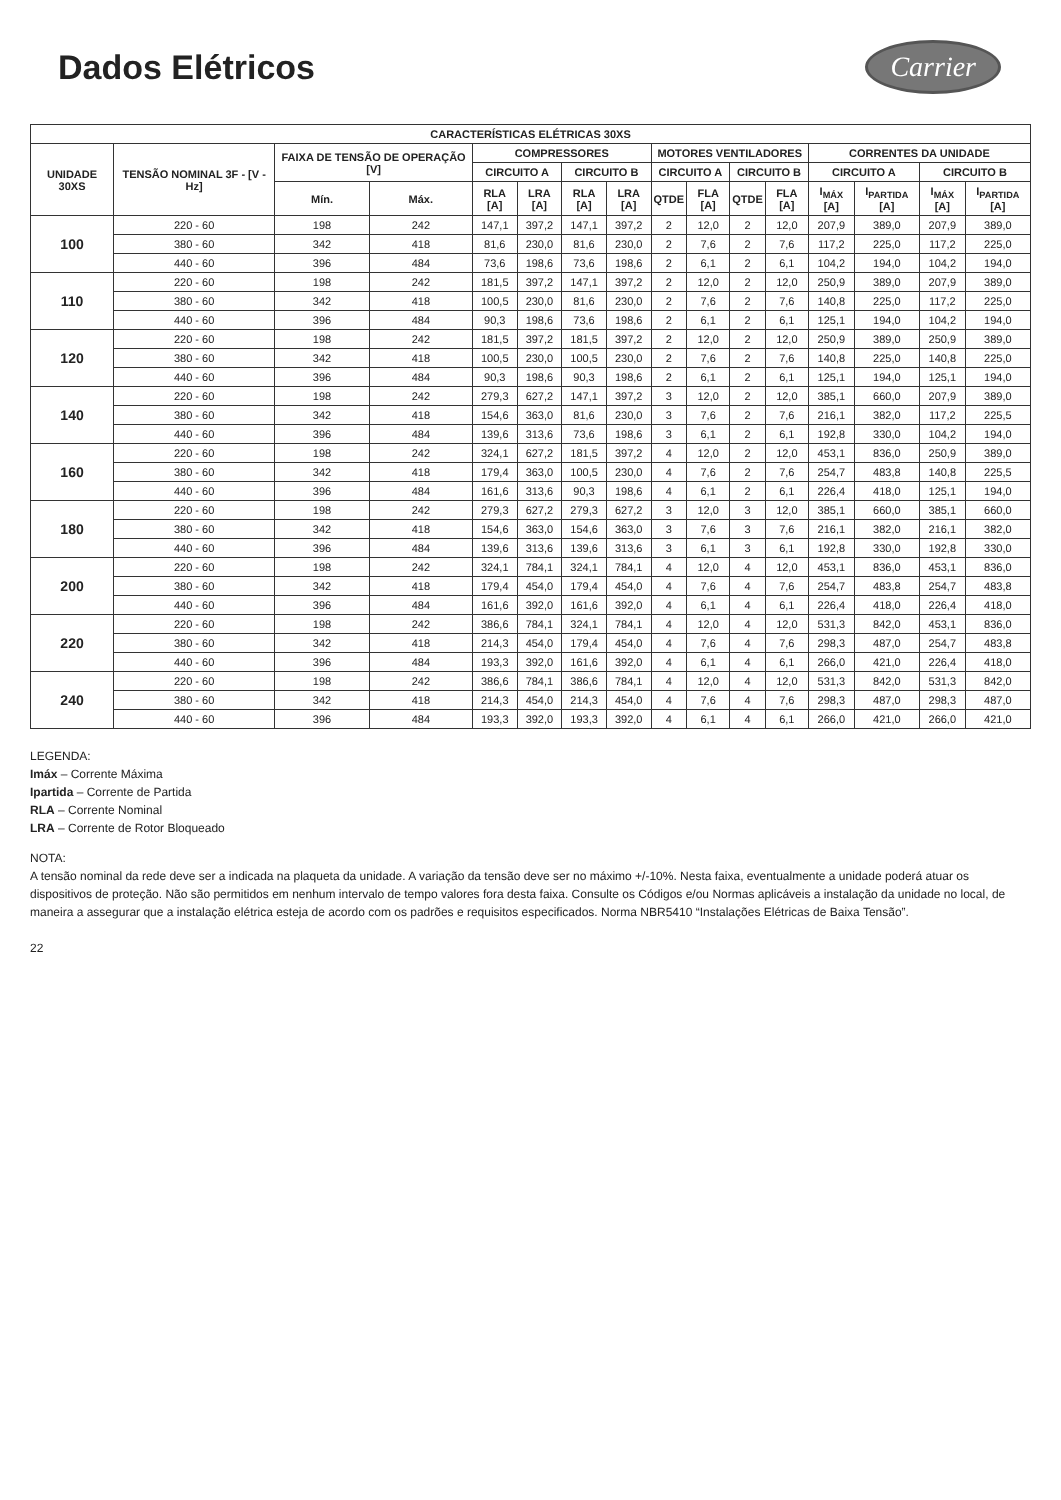Dados Elétricos
Carrier
| CARACTERÍSTICAS ELÉTRICAS 30XS | | | | | | | | | | | | | | | |
| --- | --- | --- | --- | --- | --- | --- | --- | --- | --- | --- | --- | --- | --- | --- | --- |
| UNIDADE 30XS | TENSÃO NOMINAL 3F - [V - Hz] | FAIXA DE TENSÃO DE OPERAÇÃO [V] | | COMPRESSORES | | | | MOTORES VENTILADORES | | | | CORRENTES DA UNIDADE | | | |
| | | | | CIRCUITO A | | CIRCUITO B | | CIRCUITO A | | CIRCUITO B | | CIRCUITO A | | CIRCUITO B | |
| | | Mín. | Máx. | RLA [A] | LRA [A] | RLA [A] | LRA [A] | QTDE | FLA [A] | QTDE | FLA [A] | I<sub>MÁX</sub> [A] | I<sub>PARTIDA</sub> [A] | I<sub>MÁX</sub> [A] | I<sub>PARTIDA</sub> [A] |
| 100 | 220 - 60 | 198 | 242 | 147,1 | 397,2 | 147,1 | 397,2 | 2 | 12,0 | 2 | 12,0 | 207,9 | 389,0 | 207,9 | 389,0 |
| | 380 - 60 | 342 | 418 | 81,6 | 230,0 | 81,6 | 230,0 | 2 | 7,6 | 2 | 7,6 | 117,2 | 225,0 | 117,2 | 225,0 |
| | 440 - 60 | 396 | 484 | 73,6 | 198,6 | 73,6 | 198,6 | 2 | 6,1 | 2 | 6,1 | 104,2 | 194,0 | 104,2 | 194,0 |
| 110 | 220 - 60 | 198 | 242 | 181,5 | 397,2 | 147,1 | 397,2 | 2 | 12,0 | 2 | 12,0 | 250,9 | 389,0 | 207,9 | 389,0 |
| | 380 - 60 | 342 | 418 | 100,5 | 230,0 | 81,6 | 230,0 | 2 | 7,6 | 2 | 7,6 | 140,8 | 225,0 | 117,2 | 225,0 |
| | 440 - 60 | 396 | 484 | 90,3 | 198,6 | 73,6 | 198,6 | 2 | 6,1 | 2 | 6,1 | 125,1 | 194,0 | 104,2 | 194,0 |
| 120 | 220 - 60 | 198 | 242 | 181,5 | 397,2 | 181,5 | 397,2 | 2 | 12,0 | 2 | 12,0 | 250,9 | 389,0 | 250,9 | 389,0 |
| | 380 - 60 | 342 | 418 | 100,5 | 230,0 | 100,5 | 230,0 | 2 | 7,6 | 2 | 7,6 | 140,8 | 225,0 | 140,8 | 225,0 |
| | 440 - 60 | 396 | 484 | 90,3 | 198,6 | 90,3 | 198,6 | 2 | 6,1 | 2 | 6,1 | 125,1 | 194,0 | 125,1 | 194,0 |
| 140 | 220 - 60 | 198 | 242 | 279,3 | 627,2 | 147,1 | 397,2 | 3 | 12,0 | 2 | 12,0 | 385,1 | 660,0 | 207,9 | 389,0 |
| | 380 - 60 | 342 | 418 | 154,6 | 363,0 | 81,6 | 230,0 | 3 | 7,6 | 2 | 7,6 | 216,1 | 382,0 | 117,2 | 225,5 |
| | 440 - 60 | 396 | 484 | 139,6 | 313,6 | 73,6 | 198,6 | 3 | 6,1 | 2 | 6,1 | 192,8 | 330,0 | 104,2 | 194,0 |
| 160 | 220 - 60 | 198 | 242 | 324,1 | 627,2 | 181,5 | 397,2 | 4 | 12,0 | 2 | 12,0 | 453,1 | 836,0 | 250,9 | 389,0 |
| | 380 - 60 | 342 | 418 | 179,4 | 363,0 | 100,5 | 230,0 | 4 | 7,6 | 2 | 7,6 | 254,7 | 483,8 | 140,8 | 225,5 |
| | 440 - 60 | 396 | 484 | 161,6 | 313,6 | 90,3 | 198,6 | 4 | 6,1 | 2 | 6,1 | 226,4 | 418,0 | 125,1 | 194,0 |
| 180 | 220 - 60 | 198 | 242 | 279,3 | 627,2 | 279,3 | 627,2 | 3 | 12,0 | 3 | 12,0 | 385,1 | 660,0 | 385,1 | 660,0 |
| | 380 - 60 | 342 | 418 | 154,6 | 363,0 | 154,6 | 363,0 | 3 | 7,6 | 3 | 7,6 | 216,1 | 382,0 | 216,1 | 382,0 |
| | 440 - 60 | 396 | 484 | 139,6 | 313,6 | 139,6 | 313,6 | 3 | 6,1 | 3 | 6,1 | 192,8 | 330,0 | 192,8 | 330,0 |
| 200 | 220 - 60 | 198 | 242 | 324,1 | 784,1 | 324,1 | 784,1 | 4 | 12,0 | 4 | 12,0 | 453,1 | 836,0 | 453,1 | 836,0 |
| | 380 - 60 | 342 | 418 | 179,4 | 454,0 | 179,4 | 454,0 | 4 | 7,6 | 4 | 7,6 | 254,7 | 483,8 | 254,7 | 483,8 |
| | 440 - 60 | 396 | 484 | 161,6 | 392,0 | 161,6 | 392,0 | 4 | 6,1 | 4 | 6,1 | 226,4 | 418,0 | 226,4 | 418,0 |
| 220 | 220 - 60 | 198 | 242 | 386,6 | 784,1 | 324,1 | 784,1 | 4 | 12,0 | 4 | 12,0 | 531,3 | 842,0 | 453,1 | 836,0 |
| | 380 - 60 | 342 | 418 | 214,3 | 454,0 | 179,4 | 454,0 | 4 | 7,6 | 4 | 7,6 | 298,3 | 487,0 | 254,7 | 483,8 |
| | 440 - 60 | 396 | 484 | 193,3 | 392,0 | 161,6 | 392,0 | 4 | 6,1 | 4 | 6,1 | 266,0 | 421,0 | 226,4 | 418,0 |
| 240 | 220 - 60 | 198 | 242 | 386,6 | 784,1 | 386,6 | 784,1 | 4 | 12,0 | 4 | 12,0 | 531,3 | 842,0 | 531,3 | 842,0 |
| | 380 - 60 | 342 | 418 | 214,3 | 454,0 | 214,3 | 454,0 | 4 | 7,6 | 4 | 7,6 | 298,3 | 487,0 | 298,3 | 487,0 |
| | 440 - 60 | 396 | 484 | 193,3 | 392,0 | 193,3 | 392,0 | 4 | 6,1 | 4 | 6,1 | 266,0 | 421,0 | 266,0 | 421,0 |
LEGENDA:
Imáx – Corrente Máxima
Ipartida – Corrente de Partida
RLA – Corrente Nominal
LRA – Corrente de Rotor Bloqueado
NOTA:
A tensão nominal da rede deve ser a indicada na plaqueta da unidade. A variação da tensão deve ser no máximo +/-10%. Nesta faixa, eventualmente a unidade poderá atuar os dispositivos de proteção. Não são permitidos em nenhum intervalo de tempo valores fora desta faixa. Consulte os Códigos e/ou Normas aplicáveis a instalação da unidade no local, de maneira a assegurar que a instalação elétrica esteja de acordo com os padrões e requisitos especificados. Norma NBR5410 “Instalações Elétricas de Baixa Tensão”.
22